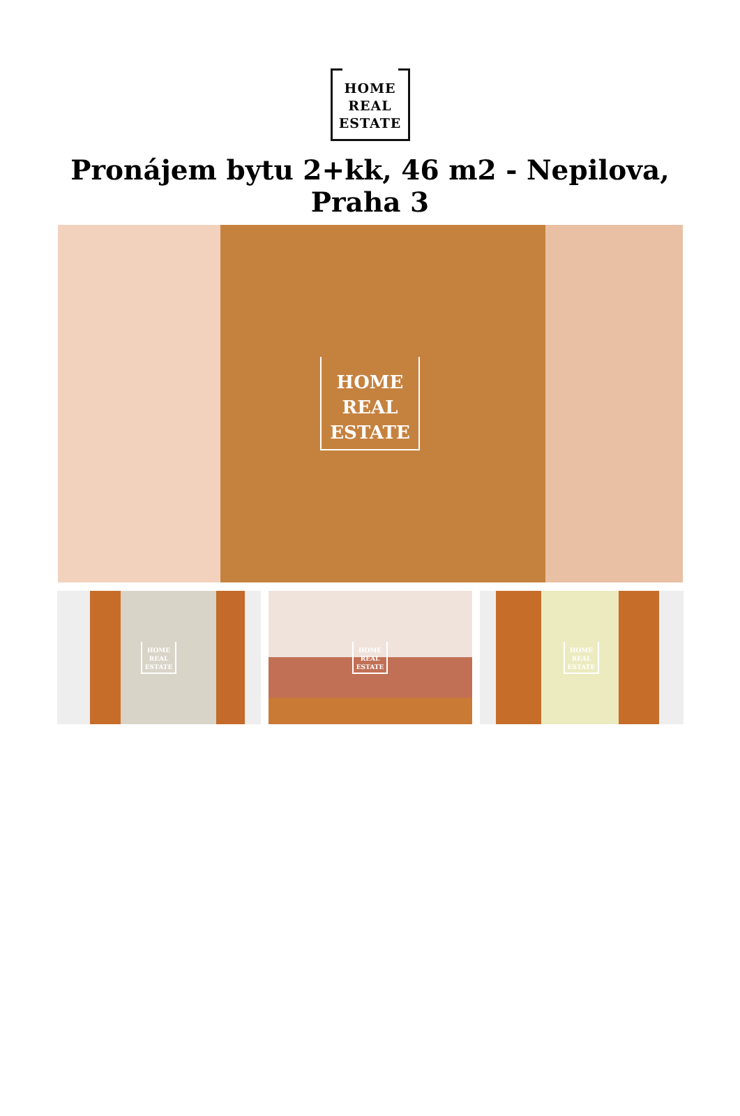HOME
REAL
ESTATE
Pronájem bytu 2+kk, 46 m2 - Nepilova, Praha 3
HOME
REAL
ESTATE
HOME
REAL
ESTATE
HOME
REAL
ESTATE
HOME
REAL
ESTATE